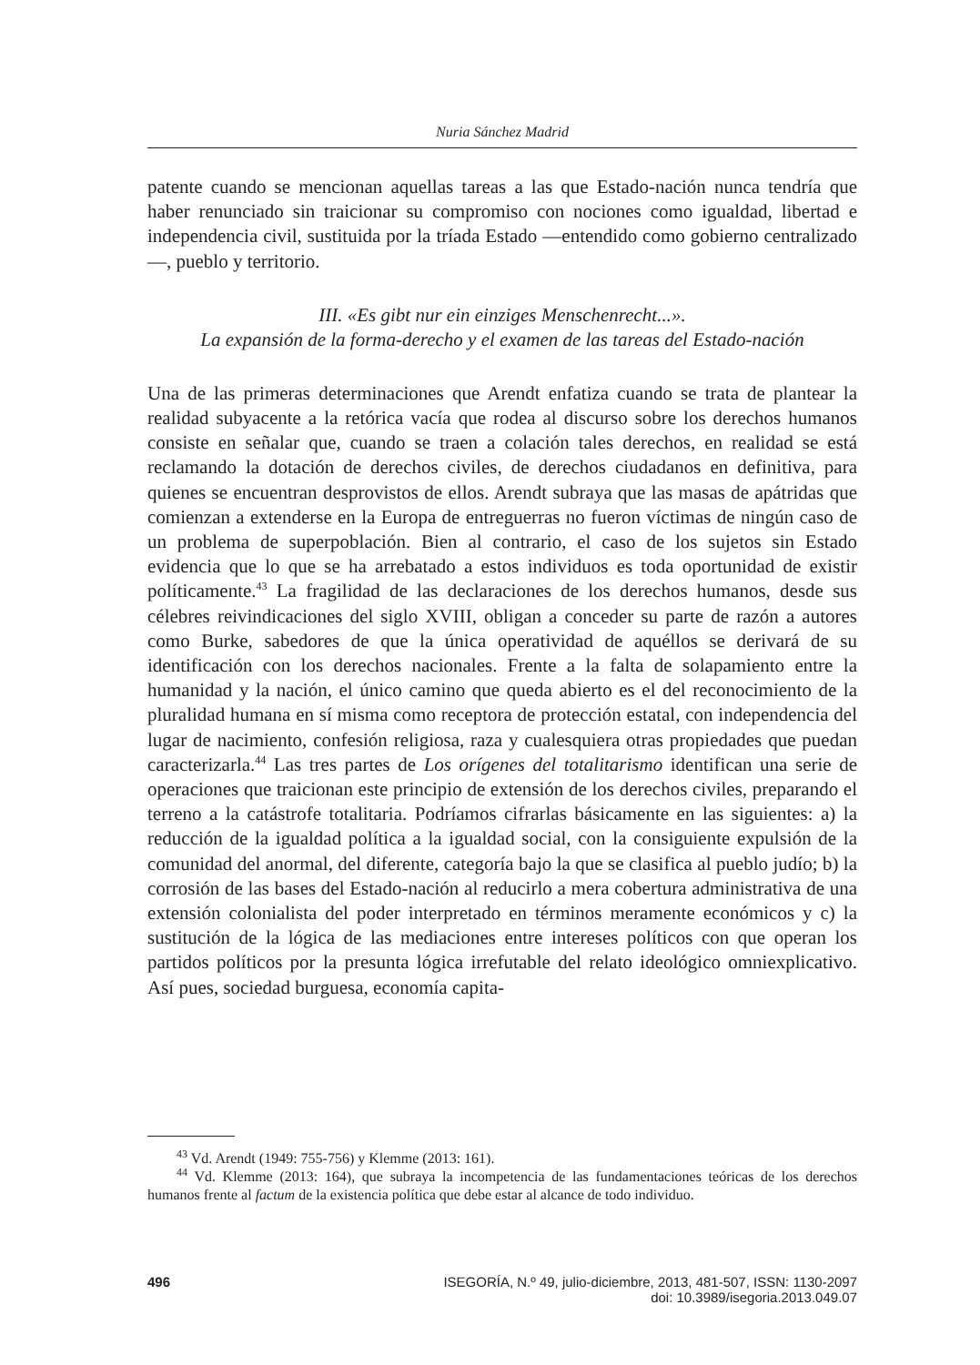Nuria Sánchez Madrid
patente cuando se mencionan aquellas tareas a las que Estado-nación nunca tendría que haber renunciado sin traicionar su compromiso con nociones como igualdad, libertad e independencia civil, sustituida por la tríada Estado —entendido como gobierno centralizado—, pueblo y territorio.
III. «Es gibt nur ein einziges Menschenrecht...».
La expansión de la forma-derecho y el examen de las tareas del Estado-nación
Una de las primeras determinaciones que Arendt enfatiza cuando se trata de plantear la realidad subyacente a la retórica vacía que rodea al discurso sobre los derechos humanos consiste en señalar que, cuando se traen a colación tales derechos, en realidad se está reclamando la dotación de derechos civiles, de derechos ciudadanos en definitiva, para quienes se encuentran desprovistos de ellos. Arendt subraya que las masas de apátridas que comienzan a extenderse en la Europa de entreguerras no fueron víctimas de ningún caso de un problema de superpoblación. Bien al contrario, el caso de los sujetos sin Estado evidencia que lo que se ha arrebatado a estos individuos es toda oportunidad de existir políticamente.<sup>43</sup> La fragilidad de las declaraciones de los derechos humanos, desde sus célebres reivindicaciones del siglo XVIII, obligan a conceder su parte de razón a autores como Burke, sabedores de que la única operatividad de aquéllos se derivará de su identificación con los derechos nacionales. Frente a la falta de solapamiento entre la humanidad y la nación, el único camino que queda abierto es el del reconocimiento de la pluralidad humana en sí misma como receptora de protección estatal, con independencia del lugar de nacimiento, confesión religiosa, raza y cualesquiera otras propiedades que puedan caracterizarla.<sup>44</sup> Las tres partes de Los orígenes del totalitarismo identifican una serie de operaciones que traicionan este principio de extensión de los derechos civiles, preparando el terreno a la catástrofe totalitaria. Podríamos cifrarlas básicamente en las siguientes: a) la reducción de la igualdad política a la igualdad social, con la consiguiente expulsión de la comunidad del anormal, del diferente, categoría bajo la que se clasifica al pueblo judío; b) la corrosión de las bases del Estado-nación al reducirlo a mera cobertura administrativa de una extensión colonialista del poder interpretado en términos meramente económicos y c) la sustitución de la lógica de las mediaciones entre intereses políticos con que operan los partidos políticos por la presunta lógica irrefutable del relato ideológico omniexplicativo. Así pues, sociedad burguesa, economía capita-
<sup>43</sup> Vd. Arendt (1949: 755-756) y Klemme (2013: 161).
<sup>44</sup> Vd. Klemme (2013: 164), que subraya la incompetencia de las fundamentaciones teóricas de los derechos humanos frente al factum de la existencia política que debe estar al alcance de todo individuo.
496 ISEGORÍA, N.º 49, julio-diciembre, 2013, 481-507, ISSN: 1130-2097
doi: 10.3989/isegoria.2013.049.07